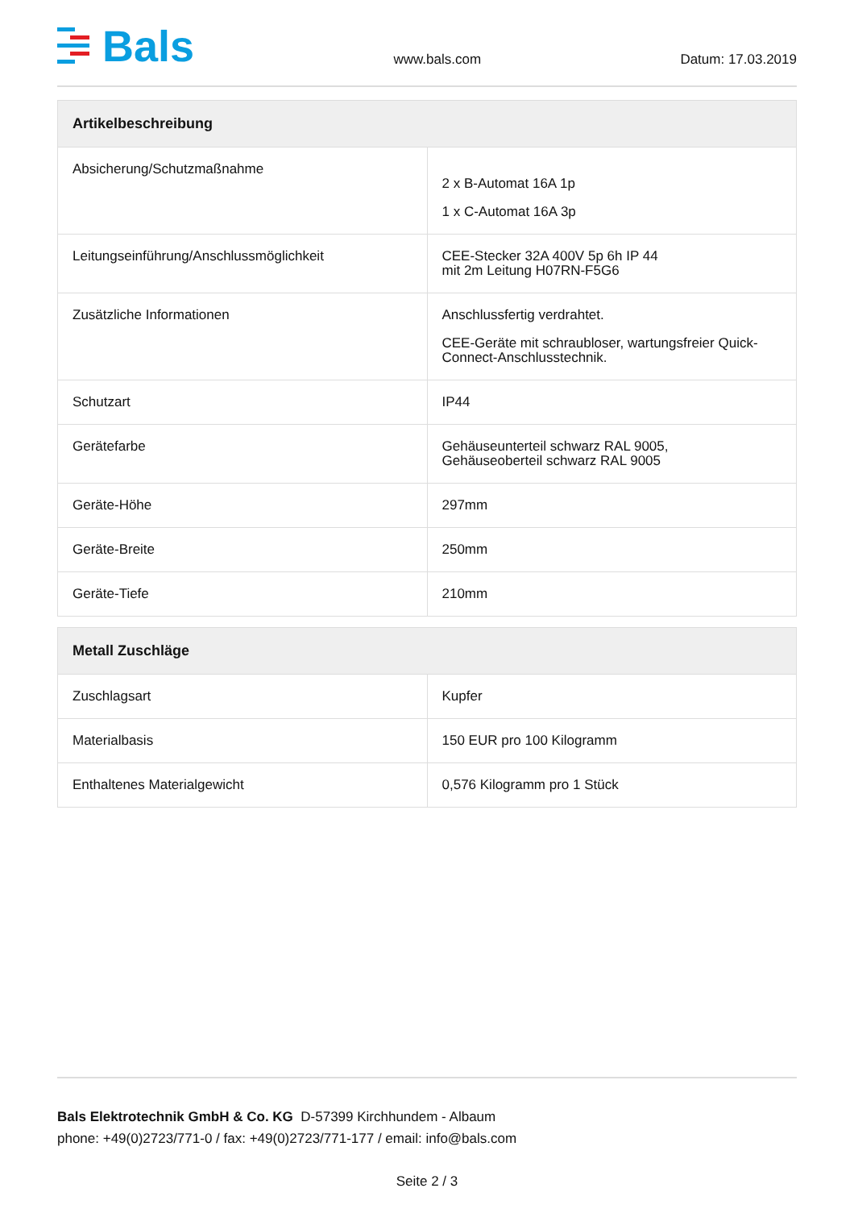Bals
www.bals.com Datum: 17.03.2019
| Artikelbeschreibung | |
| --- | --- |
| Absicherung/Schutzmaßnahme | 2 x B-Automat 16A 1p 1 x C-Automat 16A 3p |
| Leitungseinführung/Anschlussmöglichkeit | CEE-Stecker 32A 400V 5p 6h IP 44 mit 2m Leitung H07RN-F5G6 |
| Zusätzliche Informationen | Anschlussfertig verdrahtet. CEE-Geräte mit schraubloser, wartungsfreier Quick-Connect-Anschlusstechnik. |
| Schutzart | IP44 |
| Gerätefarbe | Gehäuseunterteil schwarz RAL 9005, Gehäuseoberteil schwarz RAL 9005 |
| Geräte-Höhe | 297mm |
| Geräte-Breite | 250mm |
| Geräte-Tiefe | 210mm |
| Metall Zuschläge | |
| --- | --- |
| Zuschlagsart | Kupfer |
| Materialbasis | 150 EUR pro 100 Kilogramm |
| Enthaltenes Materialgewicht | 0,576 Kilogramm pro 1 Stück |
Bals Elektrotechnik GmbH & Co. KG D-57399 Kirchhundem - Albaum
phone: +49(0)2723/771-0 / fax: +49(0)2723/771-177 / email: info@bals.com
Seite 2 / 3